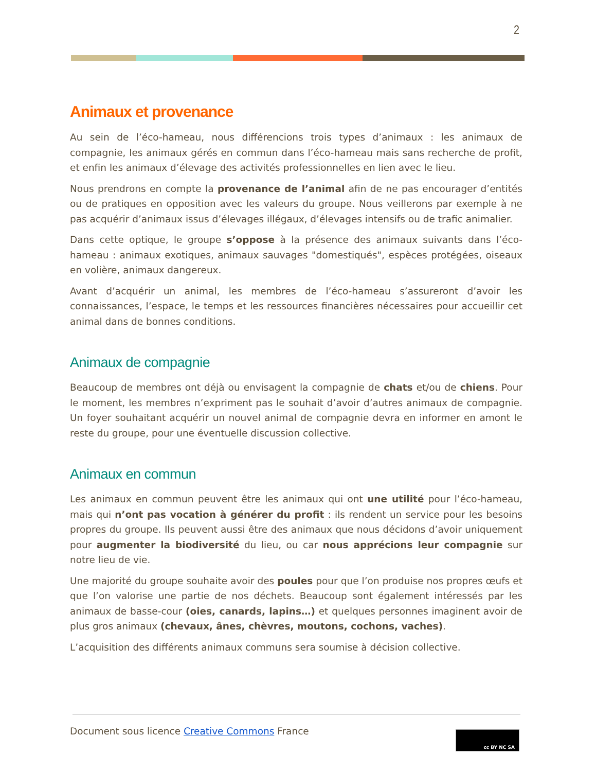2
Animaux et provenance
Au sein de l’éco-hameau, nous différencions trois types d’animaux : les animaux de compagnie, les animaux gérés en commun dans l’éco-hameau mais sans recherche de profit, et enfin les animaux d’élevage des activités professionnelles en lien avec le lieu.
Nous prendrons en compte la provenance de l’animal afin de ne pas encourager d’entités ou de pratiques en opposition avec les valeurs du groupe. Nous veillerons par exemple à ne pas acquérir d’animaux issus d’élevages illégaux, d’élevages intensifs ou de trafic animalier.
Dans cette optique, le groupe s’oppose à la présence des animaux suivants dans l’éco-hameau : animaux exotiques, animaux sauvages "domestiqués", espèces protégées, oiseaux en volière, animaux dangereux.
Avant d’acquérir un animal, les membres de l’éco-hameau s’assureront d’avoir les connaissances, l’espace, le temps et les ressources financières nécessaires pour accueillir cet animal dans de bonnes conditions.
Animaux de compagnie
Beaucoup de membres ont déjà ou envisagent la compagnie de chats et/ou de chiens. Pour le moment, les membres n’expriment pas le souhait d’avoir d’autres animaux de compagnie. Un foyer souhaitant acquérir un nouvel animal de compagnie devra en informer en amont le reste du groupe, pour une éventuelle discussion collective.
Animaux en commun
Les animaux en commun peuvent être les animaux qui ont une utilité pour l’éco-hameau, mais qui n’ont pas vocation à générer du profit : ils rendent un service pour les besoins propres du groupe. Ils peuvent aussi être des animaux que nous décidons d’avoir uniquement pour augmenter la biodiversité du lieu, ou car nous apprécions leur compagnie sur notre lieu de vie.
Une majorité du groupe souhaite avoir des poules pour que l’on produise nos propres œufs et que l’on valorise une partie de nos déchets. Beaucoup sont également intéressés par les animaux de basse-cour (oies, canards, lapins…) et quelques personnes imaginent avoir de plus gros animaux (chevaux, ânes, chèvres, moutons, cochons, vaches).
L’acquisition des différents animaux communs sera soumise à décision collective.
Document sous licence Creative Commons France
cc BY NC SA